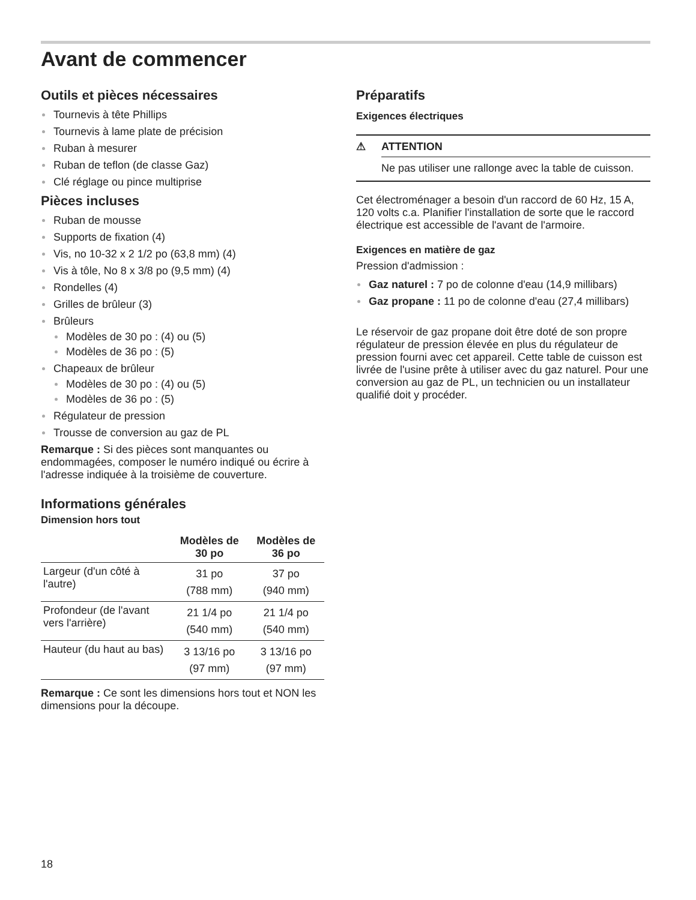Avant de commencer
Outils et pièces nécessaires
Tournevis à tête Phillips
Tournevis à lame plate de précision
Ruban à mesurer
Ruban de teflon (de classe Gaz)
Clé réglage ou pince multiprise
Pièces incluses
Ruban de mousse
Supports de fixation (4)
Vis, no 10-32 x 2 1/2 po (63,8 mm) (4)
Vis à tôle, No 8 x 3/8 po (9,5 mm) (4)
Rondelles (4)
Grilles de brûleur (3)
Brûleurs
Modèles de 30 po : (4) ou (5)
Modèles de 36 po : (5)
Chapeaux de brûleur
Modèles de 30 po : (4) ou (5)
Modèles de 36 po : (5)
Régulateur de pression
Trousse de conversion au gaz de PL
Remarque : Si des pièces sont manquantes ou endommagées, composer le numéro indiqué ou écrire à l'adresse indiquée à la troisième de couverture.
Informations générales
Dimension hors tout
| | Modèles de 30 po | Modèles de 36 po |
| --- | --- | --- |
| Largeur (d'un côté à l'autre) | 31 po (788 mm) | 37 po (940 mm) |
| Profondeur (de l'avant vers l'arrière) | 21 1/4 po (540 mm) | 21 1/4 po (540 mm) |
| Hauteur (du haut au bas) | 3 13/16 po (97 mm) | 3 13/16 po (97 mm) |
Remarque : Ce sont les dimensions hors tout et NON les dimensions pour la découpe.
Préparatifs
Exigences électriques
⚠ ATTENTION
Ne pas utiliser une rallonge avec la table de cuisson.
Cet électroménager a besoin d'un raccord de 60 Hz, 15 A, 120 volts c.a. Planifier l'installation de sorte que le raccord électrique est accessible de l'avant de l'armoire.
Exigences en matière de gaz
Pression d'admission :
Gaz naturel : 7 po de colonne d'eau (14,9 millibars)
Gaz propane : 11 po de colonne d'eau (27,4 millibars)
Le réservoir de gaz propane doit être doté de son propre régulateur de pression élevée en plus du régulateur de pression fourni avec cet appareil. Cette table de cuisson est livrée de l'usine prête à utiliser avec du gaz naturel. Pour une conversion au gaz de PL, un technicien ou un installateur qualifié doit y procéder.
18